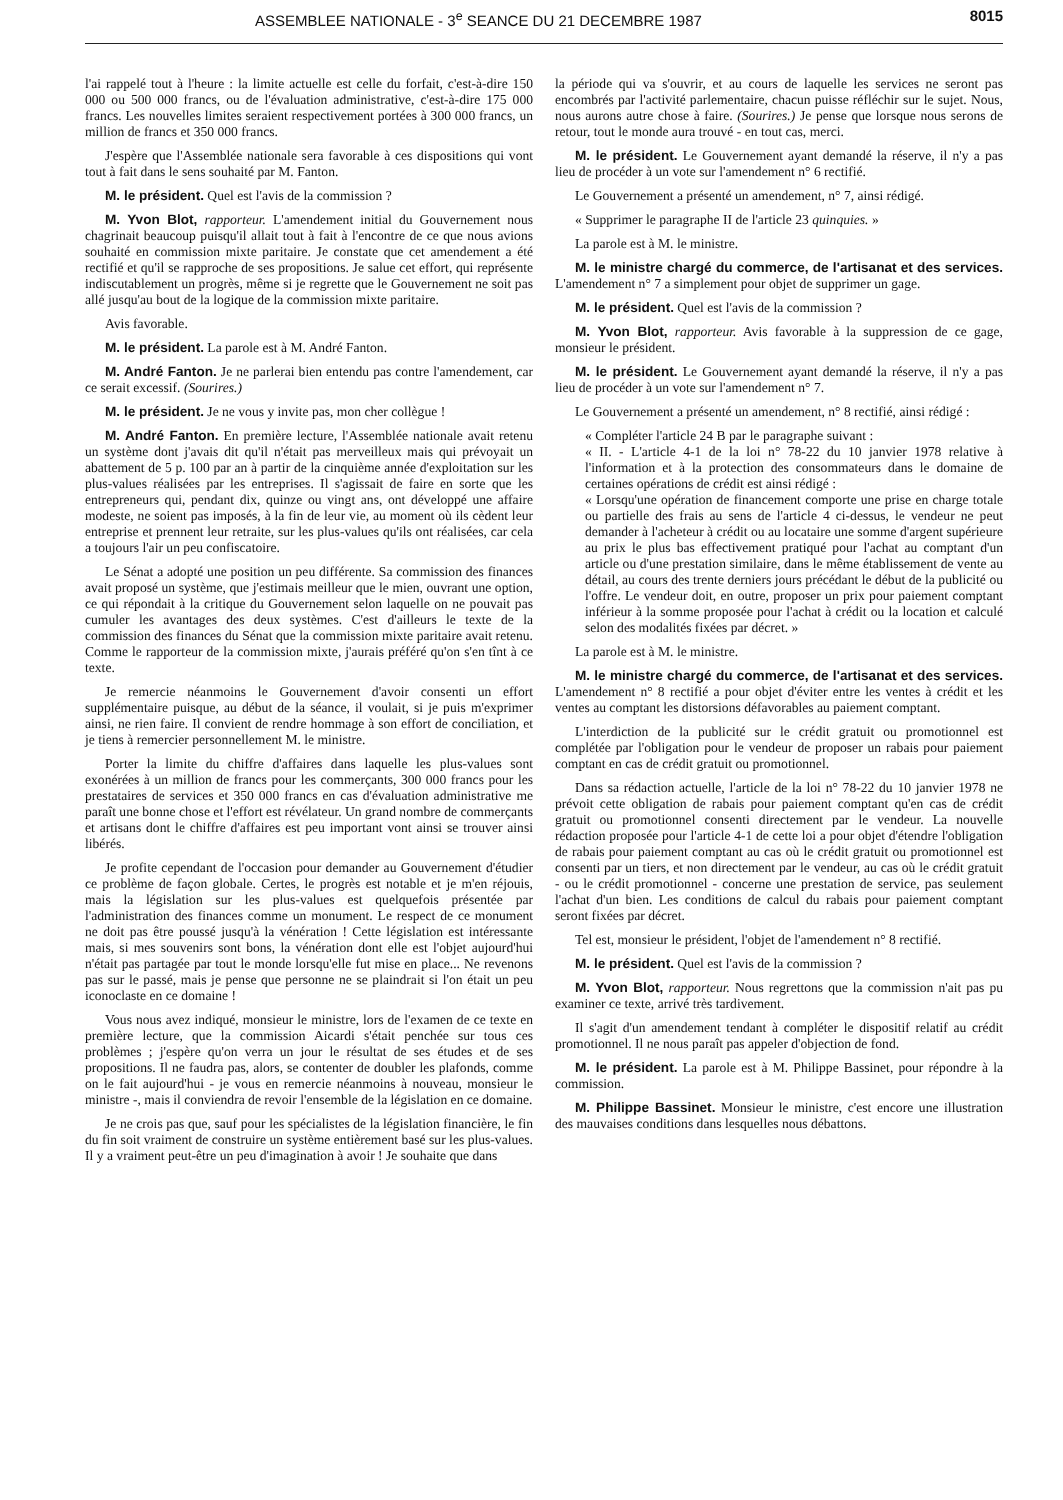ASSEMBLEE NATIONALE - 3<sup>e</sup> SEANCE DU 21 DECEMBRE 1987 8015
l'ai rappelé tout à l'heure : la limite actuelle est celle du forfait, c'est-à-dire 150 000 ou 500 000 francs, ou de l'évaluation administrative, c'est-à-dire 175 000 francs. Les nouvelles limites seraient respectivement portées à 300 000 francs, un million de francs et 350 000 francs.
J'espère que l'Assemblée nationale sera favorable à ces dispositions qui vont tout à fait dans le sens souhaité par M. Fanton.
M. le président. Quel est l'avis de la commission ?
M. Yvon Blot, rapporteur. L'amendement initial du Gouvernement nous chagrinait beaucoup puisqu'il allait tout à fait à l'encontre de ce que nous avions souhaité en commission mixte paritaire. Je constate que cet amendement a été rectifié et qu'il se rapproche de ses propositions. Je salue cet effort, qui représente indiscutablement un progrès, même si je regrette que le Gouvernement ne soit pas allé jusqu'au bout de la logique de la commission mixte paritaire.
Avis favorable.
M. le président. La parole est à M. André Fanton.
M. André Fanton. Je ne parlerai bien entendu pas contre l'amendement, car ce serait excessif. (Sourires.)
M. le président. Je ne vous y invite pas, mon cher collègue !
M. André Fanton. En première lecture, l'Assemblée nationale avait retenu un système dont j'avais dit qu'il n'était pas merveilleux mais qui prévoyait un abattement de 5 p. 100 par an à partir de la cinquième année d'exploitation sur les plus-values réalisées par les entreprises. Il s'agissait de faire en sorte que les entrepreneurs qui, pendant dix, quinze ou vingt ans, ont développé une affaire modeste, ne soient pas imposés, à la fin de leur vie, au moment où ils cèdent leur entreprise et prennent leur retraite, sur les plus-values qu'ils ont réalisées, car cela a toujours l'air un peu confiscatoire.
Le Sénat a adopté une position un peu différente. Sa commission des finances avait proposé un système, que j'estimais meilleur que le mien, ouvrant une option, ce qui répondait à la critique du Gouvernement selon laquelle on ne pouvait pas cumuler les avantages des deux systèmes. C'est d'ailleurs le texte de la commission des finances du Sénat que la commission mixte paritaire avait retenu. Comme le rapporteur de la commission mixte, j'aurais préféré qu'on s'en tînt à ce texte.
Je remercie néanmoins le Gouvernement d'avoir consenti un effort supplémentaire puisque, au début de la séance, il voulait, si je puis m'exprimer ainsi, ne rien faire. Il convient de rendre hommage à son effort de conciliation, et je tiens à remercier personnellement M. le ministre.
Porter la limite du chiffre d'affaires dans laquelle les plus-values sont exonérées à un million de francs pour les commerçants, 300 000 francs pour les prestataires de services et 350 000 francs en cas d'évaluation administrative me paraît une bonne chose et l'effort est révélateur. Un grand nombre de commerçants et artisans dont le chiffre d'affaires est peu important vont ainsi se trouver ainsi libérés.
Je profite cependant de l'occasion pour demander au Gouvernement d'étudier ce problème de façon globale. Certes, le progrès est notable et je m'en réjouis, mais la législation sur les plus-values est quelquefois présentée par l'administration des finances comme un monument. Le respect de ce monument ne doit pas être poussé jusqu'à la vénération ! Cette législation est intéressante mais, si mes souvenirs sont bons, la vénération dont elle est l'objet aujourd'hui n'était pas partagée par tout le monde lorsqu'elle fut mise en place... Ne revenons pas sur le passé, mais je pense que personne ne se plaindrait si l'on était un peu iconoclaste en ce domaine !
Vous nous avez indiqué, monsieur le ministre, lors de l'examen de ce texte en première lecture, que la commission Aicardi s'était penchée sur tous ces problèmes ; j'espère qu'on verra un jour le résultat de ses études et de ses propositions. Il ne faudra pas, alors, se contenter de doubler les plafonds, comme on le fait aujourd'hui - je vous en remercie néanmoins à nouveau, monsieur le ministre -, mais il conviendra de revoir l'ensemble de la législation en ce domaine.
Je ne crois pas que, sauf pour les spécialistes de la législation financière, le fin du fin soit vraiment de construire un système entièrement basé sur les plus-values. Il y a vraiment peut-être un peu d'imagination à avoir ! Je souhaite que dans
la période qui va s'ouvrir, et au cours de laquelle les services ne seront pas encombrés par l'activité parlementaire, chacun puisse réfléchir sur le sujet. Nous, nous aurons autre chose à faire. (Sourires.) Je pense que lorsque nous serons de retour, tout le monde aura trouvé - en tout cas, merci.
M. le président. Le Gouvernement ayant demandé la réserve, il n'y a pas lieu de procéder à un vote sur l'amendement n° 6 rectifié.
Le Gouvernement a présenté un amendement, n° 7, ainsi rédigé.
« Supprimer le paragraphe II de l'article 23 quinquies. »
La parole est à M. le ministre.
M. le ministre chargé du commerce, de l'artisanat et des services. L'amendement n° 7 a simplement pour objet de supprimer un gage.
M. le président. Quel est l'avis de la commission ?
M. Yvon Blot, rapporteur. Avis favorable à la suppression de ce gage, monsieur le président.
M. le président. Le Gouvernement ayant demandé la réserve, il n'y a pas lieu de procéder à un vote sur l'amendement n° 7.
Le Gouvernement a présenté un amendement, n° 8 rectifié, ainsi rédigé :
« Compléter l'article 24 B par le paragraphe suivant :
« II. - L'article 4-1 de la loi n° 78-22 du 10 janvier 1978 relative à l'information et à la protection des consommateurs dans le domaine de certaines opérations de crédit est ainsi rédigé :
« Lorsqu'une opération de financement comporte une prise en charge totale ou partielle des frais au sens de l'article 4 ci-dessus, le vendeur ne peut demander à l'acheteur à crédit ou au locataire une somme d'argent supérieure au prix le plus bas effectivement pratiqué pour l'achat au comptant d'un article ou d'une prestation similaire, dans le même établissement de vente au détail, au cours des trente derniers jours précédant le début de la publicité ou l'offre. Le vendeur doit, en outre, proposer un prix pour paiement comptant inférieur à la somme proposée pour l'achat à crédit ou la location et calculé selon des modalités fixées par décret. »
La parole est à M. le ministre.
M. le ministre chargé du commerce, de l'artisanat et des services. L'amendement n° 8 rectifié a pour objet d'éviter entre les ventes à crédit et les ventes au comptant les distorsions défavorables au paiement comptant.
L'interdiction de la publicité sur le crédit gratuit ou promotionnel est complétée par l'obligation pour le vendeur de proposer un rabais pour paiement comptant en cas de crédit gratuit ou promotionnel.
Dans sa rédaction actuelle, l'article de la loi n° 78-22 du 10 janvier 1978 ne prévoit cette obligation de rabais pour paiement comptant qu'en cas de crédit gratuit ou promotionnel consenti directement par le vendeur. La nouvelle rédaction proposée pour l'article 4-1 de cette loi a pour objet d'étendre l'obligation de rabais pour paiement comptant au cas où le crédit gratuit ou promotionnel est consenti par un tiers, et non directement par le vendeur, au cas où le crédit gratuit - ou le crédit promotionnel - concerne une prestation de service, pas seulement l'achat d'un bien. Les conditions de calcul du rabais pour paiement comptant seront fixées par décret.
Tel est, monsieur le président, l'objet de l'amendement n° 8 rectifié.
M. le président. Quel est l'avis de la commission ?
M. Yvon Blot, rapporteur. Nous regrettons que la commission n'ait pas pu examiner ce texte, arrivé très tardivement.
Il s'agit d'un amendement tendant à compléter le dispositif relatif au crédit promotionnel. Il ne nous paraît pas appeler d'objection de fond.
M. le président. La parole est à M. Philippe Bassinet, pour répondre à la commission.
M. Philippe Bassinet. Monsieur le ministre, c'est encore une illustration des mauvaises conditions dans lesquelles nous débattons.